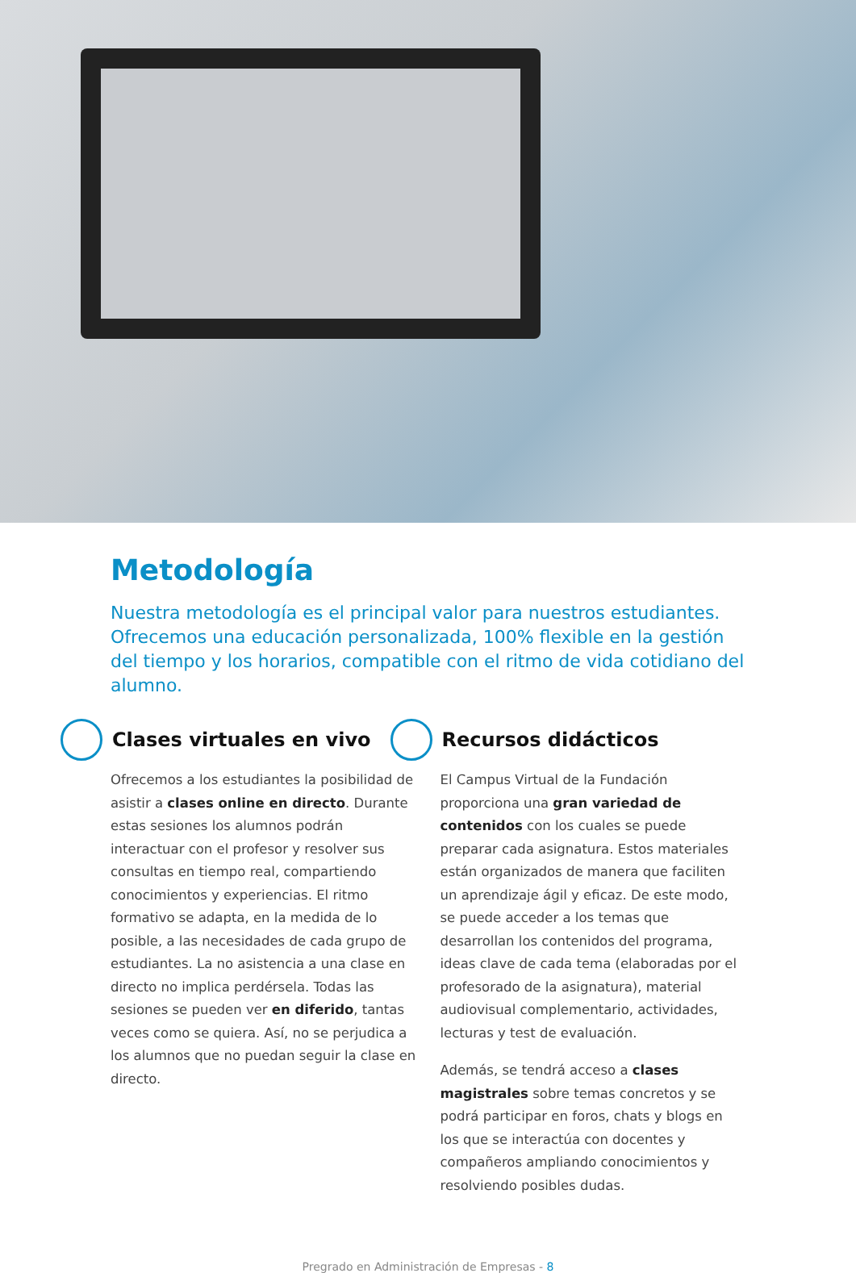Metodología
Nuestra metodología es el principal valor para nuestros estudiantes. Ofrecemos una educación personalizada, 100% flexible en la gestión del tiempo y los horarios, compatible con el ritmo de vida cotidiano del alumno.
Clases virtuales en vivo
Ofrecemos a los estudiantes la posibilidad de asistir a clases online en directo. Durante estas sesiones los alumnos podrán interactuar con el profesor y resolver sus consultas en tiempo real, compartiendo conocimientos y experiencias. El ritmo formativo se adapta, en la medida de lo posible, a las necesidades de cada grupo de estudiantes. La no asistencia a una clase en directo no implica perdérsela. Todas las sesiones se pueden ver en diferido, tantas veces como se quiera. Así, no se perjudica a los alumnos que no puedan seguir la clase en directo.
Recursos didácticos
El Campus Virtual de la Fundación proporciona una gran variedad de contenidos con los cuales se puede preparar cada asignatura. Estos materiales están organizados de manera que faciliten un aprendizaje ágil y eficaz. De este modo, se puede acceder a los temas que desarrollan los contenidos del programa, ideas clave de cada tema (elaboradas por el profesorado de la asignatura), material audiovisual complementario, actividades, lecturas y test de evaluación.
Además, se tendrá acceso a clases magistrales sobre temas concretos y se podrá participar en foros, chats y blogs en los que se interactúa con docentes y compañeros ampliando conocimientos y resolviendo posibles dudas.
Pregrado en Administración de Empresas - 8